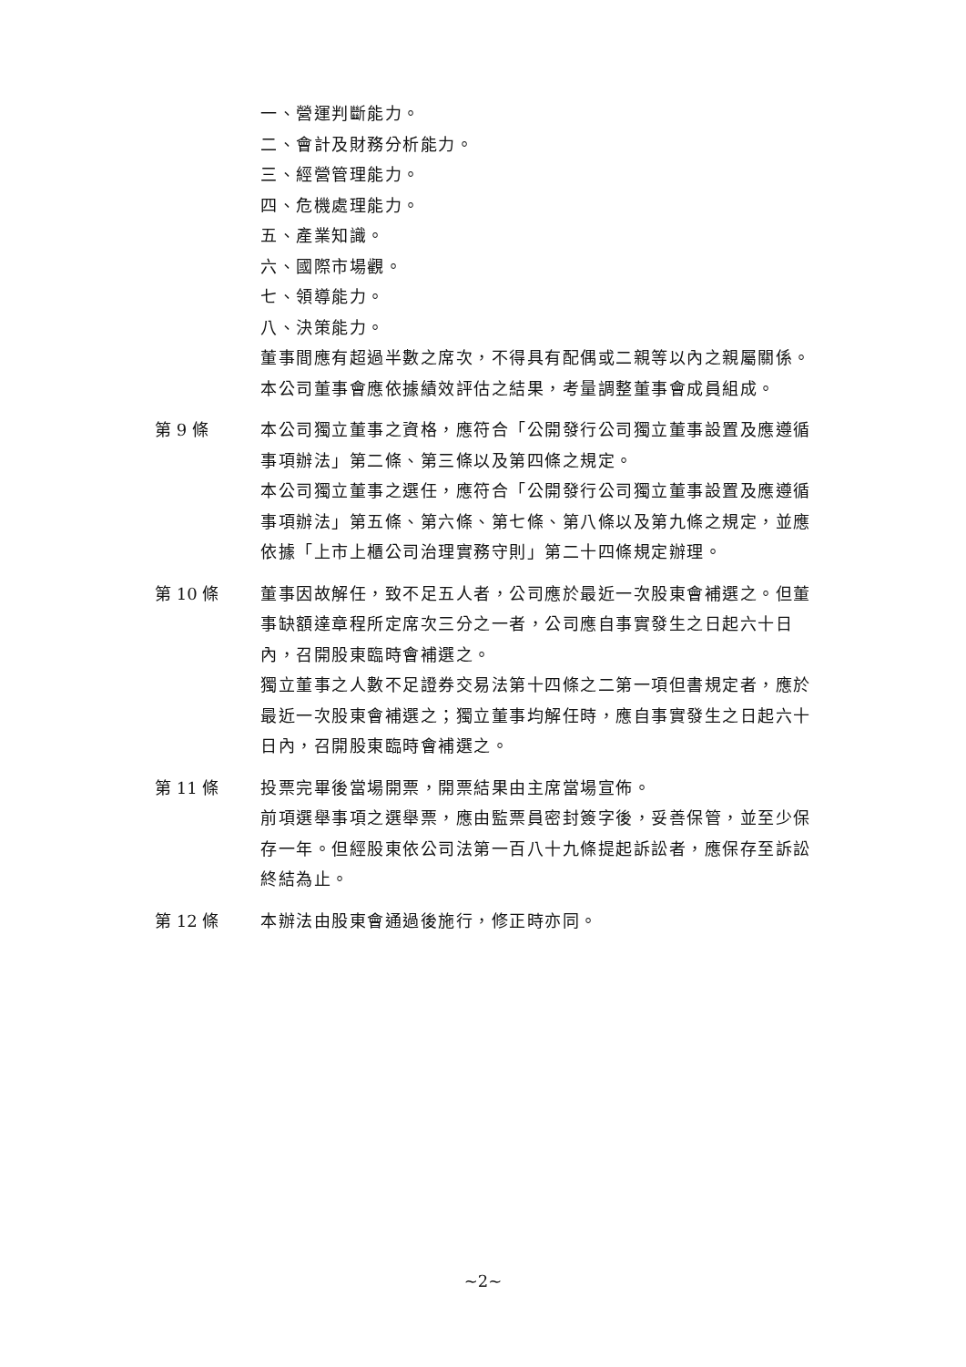一、營運判斷能力。
二、會計及財務分析能力。
三、經營管理能力。
四、危機處理能力。
五、產業知識。
六、國際市場觀。
七、領導能力。
八、決策能力。
董事間應有超過半數之席次，不得具有配偶或二親等以內之親屬關係。
本公司董事會應依據績效評估之結果，考量調整董事會成員組成。
第 9 條 本公司獨立董事之資格，應符合「公開發行公司獨立董事設置及應遵循事項辦法」第二條、第三條以及第四條之規定。
本公司獨立董事之選任，應符合「公開發行公司獨立董事設置及應遵循事項辦法」第五條、第六條、第七條、第八條以及第九條之規定，並應依據「上市上櫃公司治理實務守則」第二十四條規定辦理。
第 10 條 董事因故解任，致不足五人者，公司應於最近一次股東會補選之。但董事缺額達章程所定席次三分之一者，公司應自事實發生之日起六十日內，召開股東臨時會補選之。
獨立董事之人數不足證券交易法第十四條之二第一項但書規定者，應於最近一次股東會補選之；獨立董事均解任時，應自事實發生之日起六十日內，召開股東臨時會補選之。
第 11 條 投票完畢後當場開票，開票結果由主席當場宣佈。
前項選舉事項之選舉票，應由監票員密封簽字後，妥善保管，並至少保存一年。但經股東依公司法第一百八十九條提起訴訟者，應保存至訴訟終結為止。
第 12 條 本辦法由股東會通過後施行，修正時亦同。
~2~